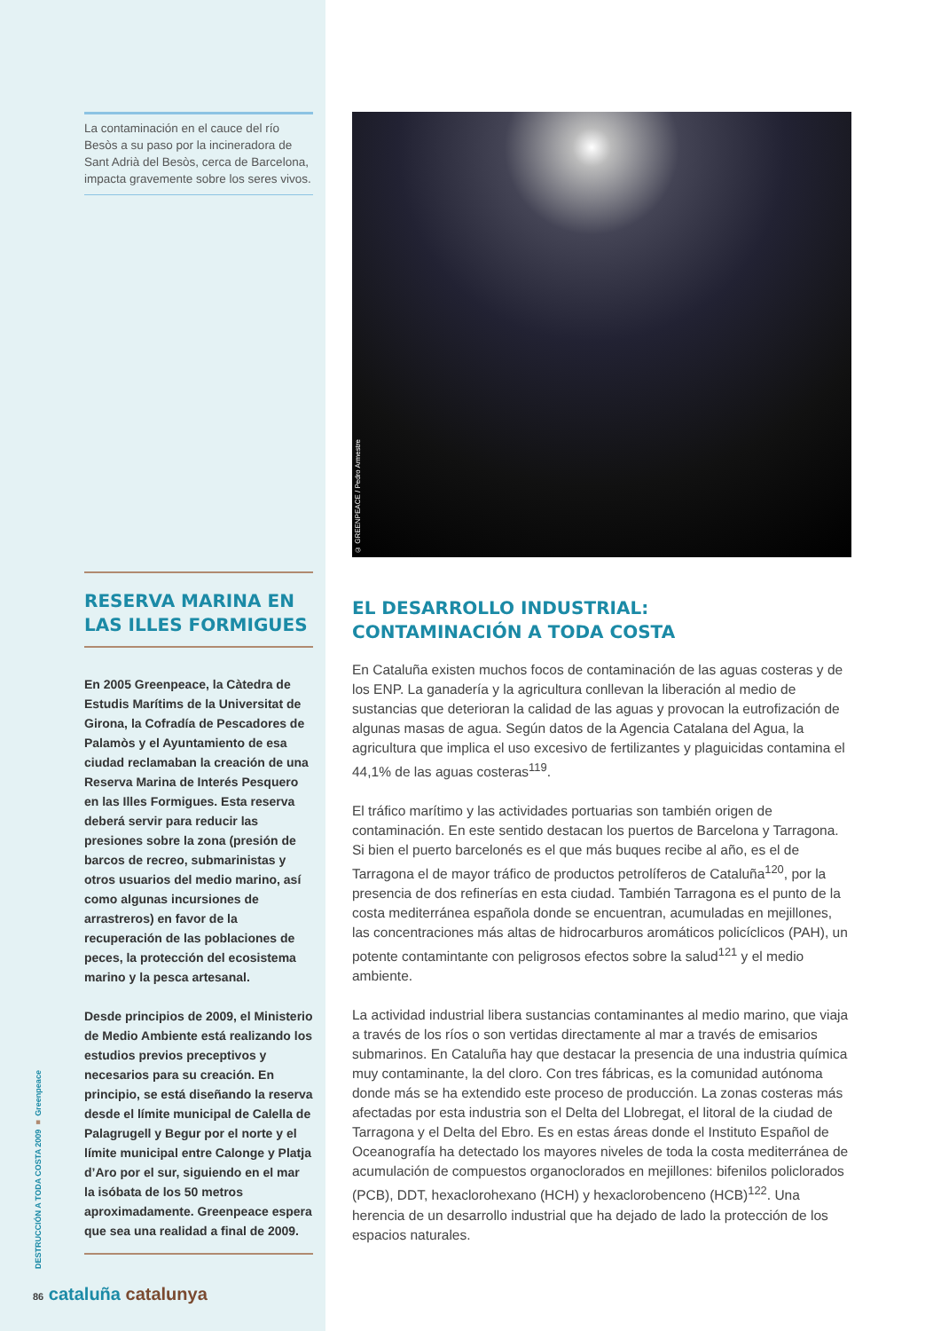La contaminación en el cauce del río Besòs a su paso por la incineradora de Sant Adrià del Besòs, cerca de Barcelona, impacta gravemente sobre los seres vivos.
RESERVA MARINA EN
LAS ILLES FORMIGUES
En 2005 Greenpeace, la Càtedra de Estudis Marítims de la Universitat de Girona, la Cofradía de Pescadores de Palamòs y el Ayuntamiento de esa ciudad reclamaban la creación de una Reserva Marina de Interés Pesquero en las Illes Formigues. Esta reserva deberá servir para reducir las presiones sobre la zona (presión de barcos de recreo, submarinistas y otros usuarios del medio marino, así como algunas incursiones de arrastreros) en favor de la recuperación de las poblaciones de peces, la protección del ecosistema marino y la pesca artesanal.
Desde principios de 2009, el Ministerio de Medio Ambiente está realizando los estudios previos preceptivos y necesarios para su creación. En principio, se está diseñando la reserva desde el límite municipal de Calella de Palagrugell y Begur por el norte y el límite municipal entre Calonge y Platja d’Aro por el sur, siguiendo en el mar la isóbata de los 50 metros aproximadamente. Greenpeace espera que sea una realidad a final de 2009.
© GREENPEACE / Pedro Armestre
EL DESARROLLO INDUSTRIAL:
CONTAMINACIÓN A TODA COSTA
En Cataluña existen muchos focos de contaminación de las aguas costeras y de los ENP. La ganadería y la agricultura conllevan la liberación al medio de sustancias que deterioran la calidad de las aguas y provocan la eutrofización de algunas masas de agua. Según datos de la Agencia Catalana del Agua, la agricultura que implica el uso excesivo de fertilizantes y plaguicidas contamina el 44,1% de las aguas costeras<sup>119</sup>.
El tráfico marítimo y las actividades portuarias son también origen de contaminación. En este sentido destacan los puertos de Barcelona y Tarragona. Si bien el puerto barcelonés es el que más buques recibe al año, es el de Tarragona el de mayor tráfico de productos petrolíferos de Cataluña<sup>120</sup>, por la presencia de dos refinerías en esta ciudad. También Tarragona es el punto de la costa mediterránea española donde se encuentran, acumuladas en mejillones, las concentraciones más altas de hidrocarburos aromáticos policíclicos (PAH), un potente contamintante con peligrosos efectos sobre la salud<sup>121</sup> y el medio ambiente.
La actividad industrial libera sustancias contaminantes al medio marino, que viaja a través de los ríos o son vertidas directamente al mar a través de emisarios submarinos. En Cataluña hay que destacar la presencia de una industria química muy contaminante, la del cloro. Con tres fábricas, es la comunidad autónoma donde más se ha extendido este proceso de producción. La zonas costeras más afectadas por esta industria son el Delta del Llobregat, el litoral de la ciudad de Tarragona y el Delta del Ebro. Es en estas áreas donde el Instituto Español de Oceanografía ha detectado los mayores niveles de toda la costa mediterránea de acumulación de compuestos organoclorados en mejillones: bifenilos policlorados (PCB), DDT, hexaclorohexano (HCH) y hexaclorobenceno (HCB)<sup>122</sup>. Una herencia de un desarrollo industrial que ha dejado de lado la protección de los espacios naturales.
DESTRUCCIÓN A TODA COSTA 2009 ■ Greenpeace
86 cataluña catalunya